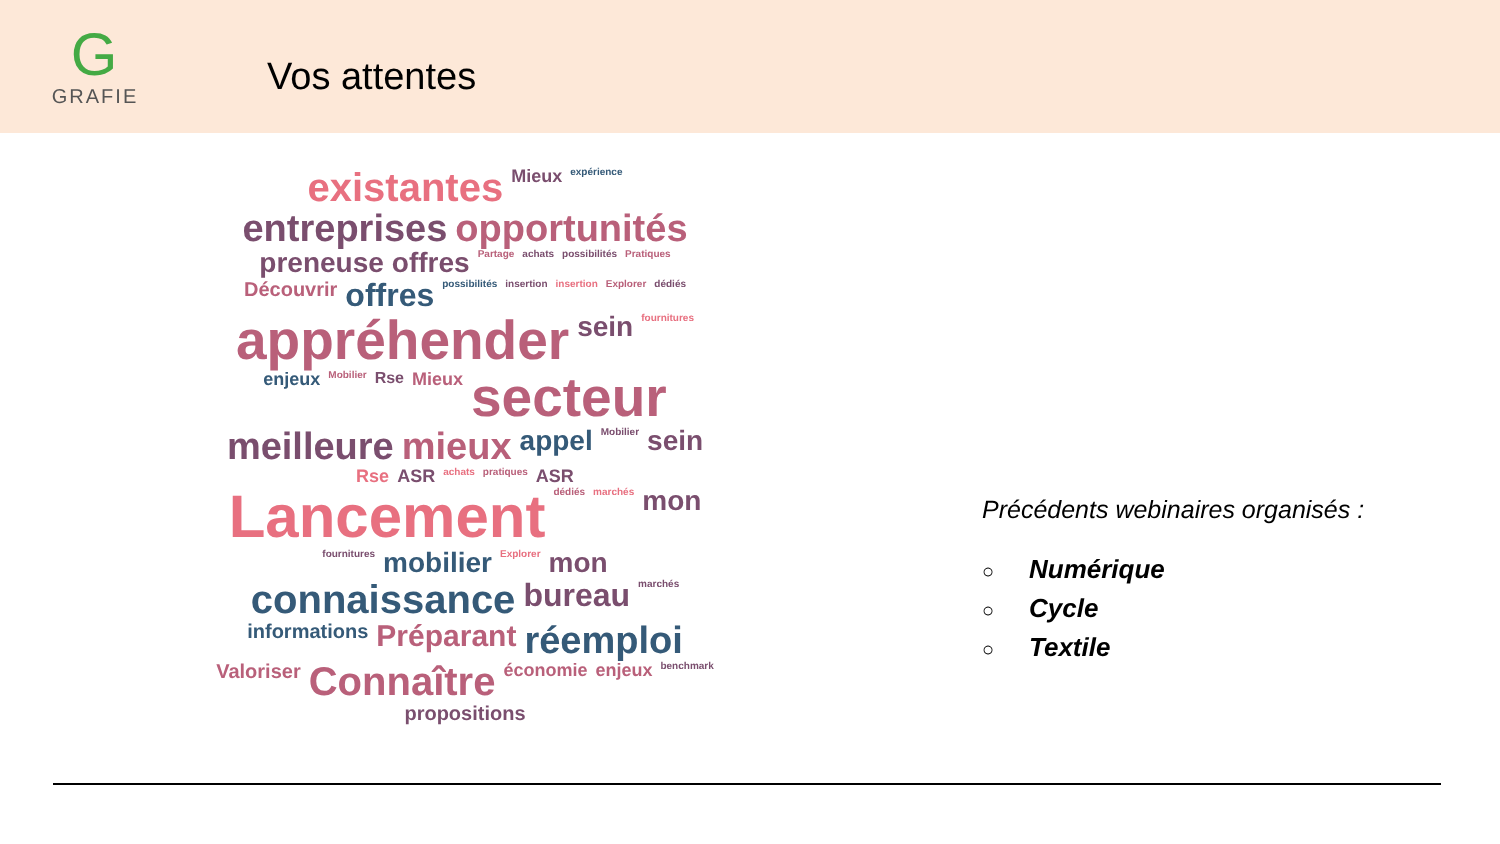G
GRAFIE
Vos attentes
existantes Mieux expérience entreprises opportunités preneuse offres Partage achats possibilités Pratiques Découvrir offres possibilités insertion insertion Explorer dédiés appréhender sein fournitures enjeux Mobilier Rse Mieux secteur meilleure mieux appel Mobilier sein Rse ASR achats pratiques ASR Lancement dédiés marchés mon fournitures mobilier Explorer mon connaissance bureau marchés informations Préparant réemploi Valoriser Connaître économie enjeux benchmark propositions
Précédents webinaires organisés :
○ Numérique
○ Cycle
○ Textile